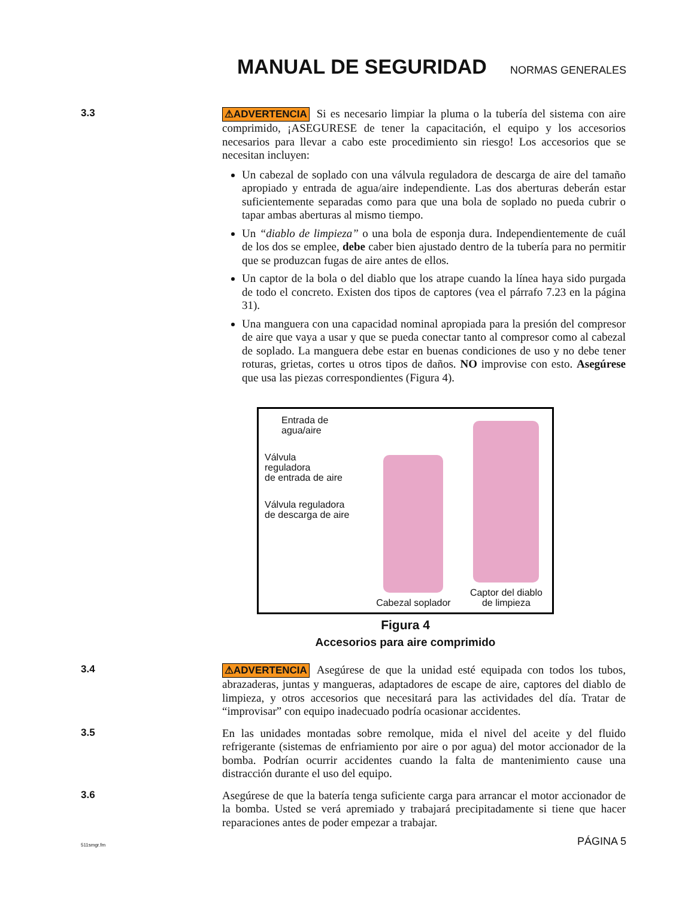MANUAL DE SEGURIDAD
NORMAS GENERALES
3.3
⚠ADVERTENCIA Si es necesario limpiar la pluma o la tubería del sistema con aire comprimido, ¡ASEGURESE de tener la capacitación, el equipo y los accesorios necesarios para llevar a cabo este procedimiento sin riesgo! Los accesorios que se necesitan incluyen:
Un cabezal de soplado con una válvula reguladora de descarga de aire del tamaño apropiado y entrada de agua/aire independiente. Las dos aberturas deberán estar suficientemente separadas como para que una bola de soplado no pueda cubrir o tapar ambas aberturas al mismo tiempo.
Un “diablo de limpieza” o una bola de esponja dura. Independientemente de cuál de los dos se emplee, debe caber bien ajustado dentro de la tubería para no permitir que se produzcan fugas de aire antes de ellos.
Un captor de la bola o del diablo que los atrape cuando la línea haya sido purgada de todo el concreto. Existen dos tipos de captores (vea el párrafo 7.23 en la página 31).
Una manguera con una capacidad nominal apropiada para la presión del compresor de aire que vaya a usar y que se pueda conectar tanto al compresor como al cabezal de soplado. La manguera debe estar en buenas condiciones de uso y no debe tener roturas, grietas, cortes u otros tipos de daños. NO improvise con esto. Asegúrese que usa las piezas correspondientes (Figura 4).
Entrada de
agua/aire
Válvula
reguladora
de entrada de aire
Válvula reguladora
de descarga de aire
Cabezal soplador
Captor del diablo
de limpieza
Figura 4
Accesorios para aire comprimido
3.4
⚠ADVERTENCIA Asegúrese de que la unidad esté equipada con todos los tubos, abrazaderas, juntas y mangueras, adaptadores de escape de aire, captores del diablo de limpieza, y otros accesorios que necesitará para las actividades del día. Tratar de “improvisar” con equipo inadecuado podría ocasionar accidentes.
3.5
En las unidades montadas sobre remolque, mida el nivel del aceite y del fluido refrigerante (sistemas de enfriamiento por aire o por agua) del motor accionador de la bomba. Podrían ocurrir accidentes cuando la falta de mantenimiento cause una distracción durante el uso del equipo.
3.6
Asegúrese de que la batería tenga suficiente carga para arrancar el motor accionador de la bomba. Usted se verá apremiado y trabajará precipitadamente si tiene que hacer reparaciones antes de poder empezar a trabajar.
511smgr.fm PÁGINA 5